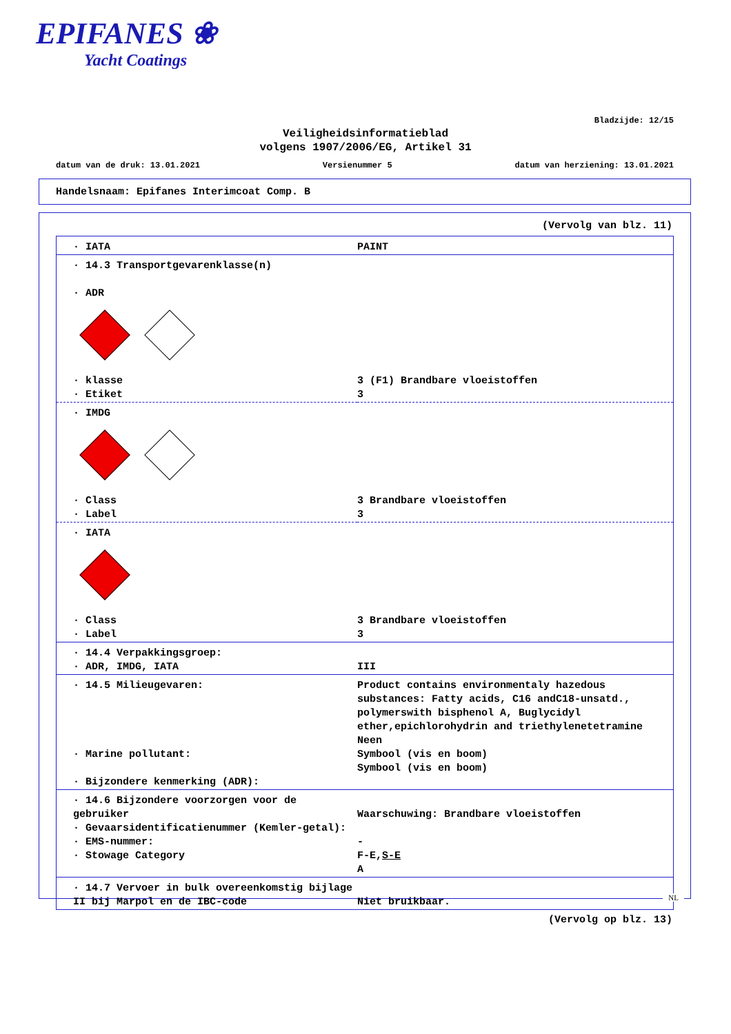EPIFANES ❀
Yacht Coatings
Bladzijde: 12/15
Veiligheidsinformatieblad
volgens 1907/2006/EG, Artikel 31
datum van de druk: 13.01.2021 Versienummer 5 datum van herziening: 13.01.2021
Handelsnaam: Epifanes Interimcoat Comp. B
(Vervolg van blz. 11)
| · IATA | PAINT |
| · 14.3 Transportgevarenklasse(n) · ADR | |
| · klasse · Etiket | 3 (F1) Brandbare vloeistoffen 3 |
| · IMDG | |
| · Class · Label | 3 Brandbare vloeistoffen 3 |
| · IATA | |
| · Class · Label | 3 Brandbare vloeistoffen 3 |
| · 14.4 Verpakkingsgroep: · ADR, IMDG, IATA | III |
| · 14.5 Milieugevaren: · Marine pollutant: · Bijzondere kenmerking (ADR): | Product contains environmentaly hazedous substances: Fatty acids, C16 andC18-unsatd., polymerswith bisphenol A, Buglycidyl ether,epichlorohydrin and triethylenetetramine Neen Symbool (vis en boom) Symbool (vis en boom) |
| · 14.6 Bijzondere voorzorgen voor de gebruiker · Gevaarsidentificatienummer (Kemler-getal): · EMS-nummer: · Stowage Category | Waarschuwing: Brandbare vloeistoffen - F-E, S-E A |
| · 14.7 Vervoer in bulk overeenkomstig bijlage II bij Marpol en de IBC-code | Niet bruikbaar. |
(Vervolg op blz. 13)
NL